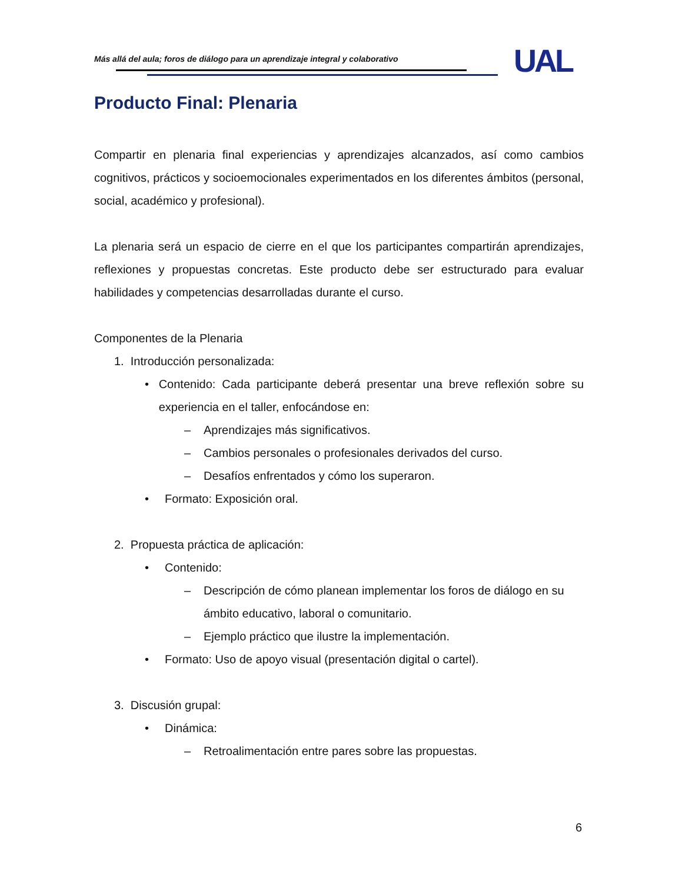Más allá del aula; foros de diálogo para un aprendizaje integral y colaborativo
UAL
Producto Final: Plenaria
Compartir en plenaria final experiencias y aprendizajes alcanzados, así como cambios cognitivos, prácticos y socioemocionales experimentados en los diferentes ámbitos (personal, social, académico y profesional).
La plenaria será un espacio de cierre en el que los participantes compartirán aprendizajes, reflexiones y propuestas concretas. Este producto debe ser estructurado para evaluar habilidades y competencias desarrolladas durante el curso.
Componentes de la Plenaria
1. Introducción personalizada:
• Contenido: Cada participante deberá presentar una breve reflexión sobre su experiencia en el taller, enfocándose en:
– Aprendizajes más significativos.
– Cambios personales o profesionales derivados del curso.
– Desafíos enfrentados y cómo los superaron.
• Formato: Exposición oral.
2. Propuesta práctica de aplicación:
• Contenido:
– Descripción de cómo planean implementar los foros de diálogo en su ámbito educativo, laboral o comunitario.
– Ejemplo práctico que ilustre la implementación.
• Formato: Uso de apoyo visual (presentación digital o cartel).
3. Discusión grupal:
• Dinámica:
– Retroalimentación entre pares sobre las propuestas.
6